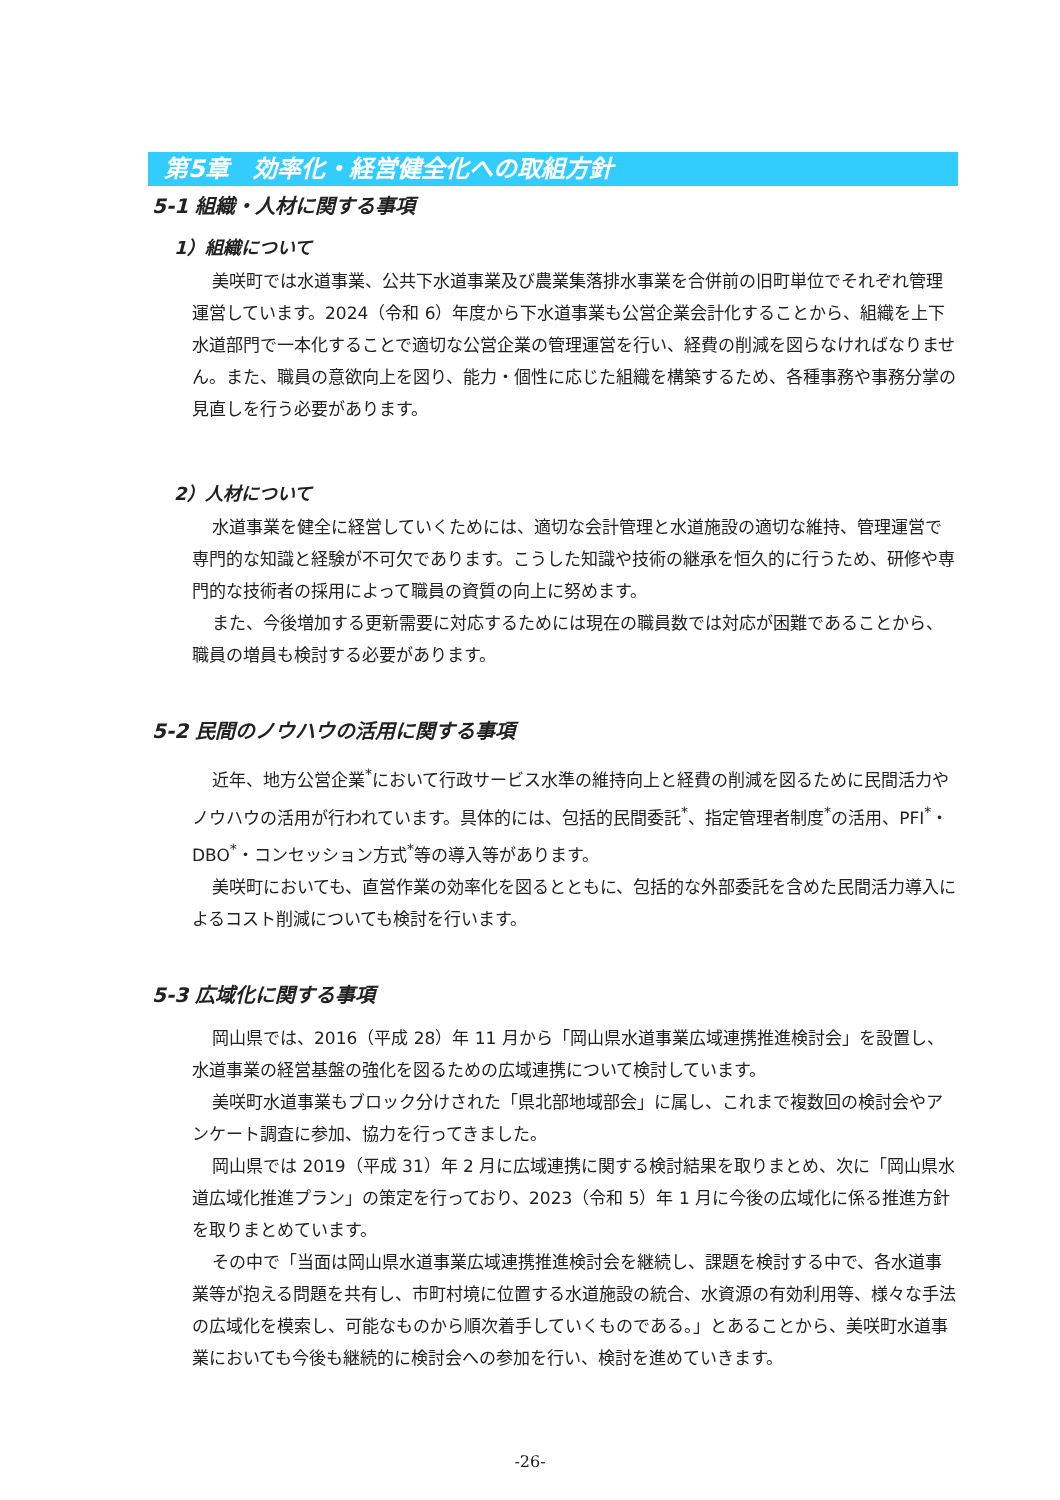第5章　効率化・経営健全化への取組方針
5-1 組織・人材に関する事項
1）組織について
美咲町では水道事業、公共下水道事業及び農業集落排水事業を合併前の旧町単位でそれぞれ管理運営しています。2024（令和 6）年度から下水道事業も公営企業会計化することから、組織を上下水道部門で一本化することで適切な公営企業の管理運営を行い、経費の削減を図らなければなりません。また、職員の意欲向上を図り、能力・個性に応じた組織を構築するため、各種事務や事務分掌の見直しを行う必要があります。
2）人材について
水道事業を健全に経営していくためには、適切な会計管理と水道施設の適切な維持、管理運営で専門的な知識と経験が不可欠であります。こうした知識や技術の継承を恒久的に行うため、研修や専門的な技術者の採用によって職員の資質の向上に努めます。
また、今後増加する更新需要に対応するためには現在の職員数では対応が困難であることから、職員の増員も検討する必要があります。
5-2 民間のノウハウの活用に関する事項
近年、地方公営企業<sup>*</sup>において行政サービス水準の維持向上と経費の削減を図るために民間活力やノウハウの活用が行われています。具体的には、包括的民間委託<sup>*</sup>、指定管理者制度<sup>*</sup>の活用、PFI<sup>*</sup>・DBO<sup>*</sup>・コンセッション方式<sup>*</sup>等の導入等があります。
美咲町においても、直営作業の効率化を図るとともに、包括的な外部委託を含めた民間活力導入によるコスト削減についても検討を行います。
5-3 広域化に関する事項
岡山県では、2016（平成 28）年 11 月から「岡山県水道事業広域連携推進検討会」を設置し、水道事業の経営基盤の強化を図るための広域連携について検討しています。
美咲町水道事業もブロック分けされた「県北部地域部会」に属し、これまで複数回の検討会やアンケート調査に参加、協力を行ってきました。
岡山県では 2019（平成 31）年 2 月に広域連携に関する検討結果を取りまとめ、次に「岡山県水道広域化推進プラン」の策定を行っており、2023（令和 5）年 1 月に今後の広域化に係る推進方針を取りまとめています。
その中で「当面は岡山県水道事業広域連携推進検討会を継続し、課題を検討する中で、各水道事業等が抱える問題を共有し、市町村境に位置する水道施設の統合、水資源の有効利用等、様々な手法の広域化を模索し、可能なものから順次着手していくものである。」とあることから、美咲町水道事業においても今後も継続的に検討会への参加を行い、検討を進めていきます。
-26-